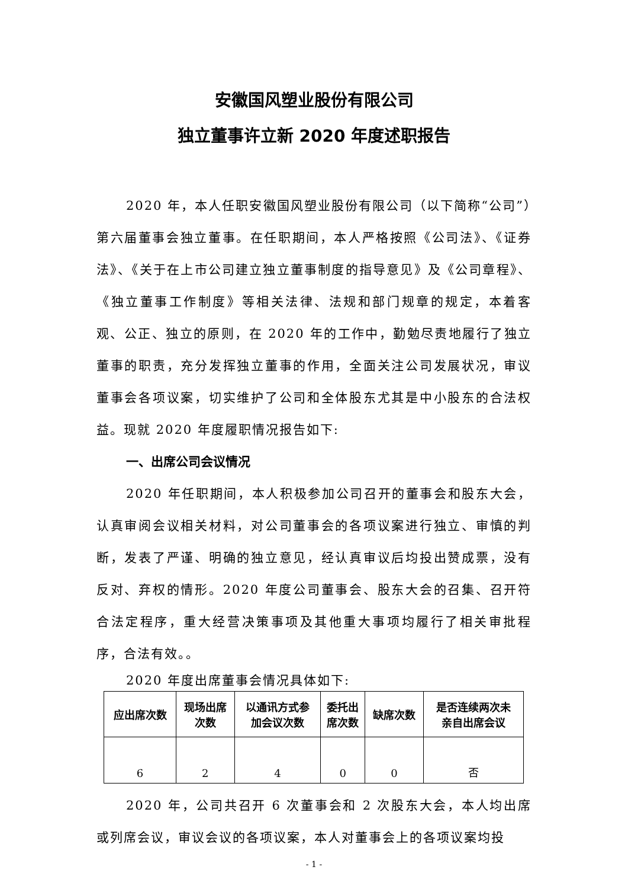安徽国风塑业股份有限公司
独立董事许立新 2020 年度述职报告
2020 年，本人任职安徽国风塑业股份有限公司（以下简称“公司”）第六届董事会独立董事。在任职期间，本人严格按照《公司法》、《证券法》、《关于在上市公司建立独立董事制度的指导意见》及《公司章程》、《独立董事工作制度》等相关法律、法规和部门规章的规定，本着客观、公正、独立的原则，在 2020 年的工作中，勤勉尽责地履行了独立董事的职责，充分发挥独立董事的作用，全面关注公司发展状况，审议董事会各项议案，切实维护了公司和全体股东尤其是中小股东的合法权益。现就 2020 年度履职情况报告如下:
一、出席公司会议情况
2020 年任职期间，本人积极参加公司召开的董事会和股东大会，认真审阅会议相关材料，对公司董事会的各项议案进行独立、审慎的判断，发表了严谨、明确的独立意见，经认真审议后均投出赞成票，没有反对、弃权的情形。2020 年度公司董事会、股东大会的召集、召开符合法定程序，重大经营决策事项及其他重大事项均履行了相关审批程序，合法有效。。
2020 年度出席董事会情况具体如下:
| 应出席次数 | 现场出席 次数 | 以通讯方式参 加会议次数 | 委托出 席次数 | 缺席次数 | 是否连续两次未 亲自出席会议 |
| --- | --- | --- | --- | --- | --- |
| 6 | 2 | 4 | 0 | 0 | 否 |
2020 年，公司共召开 6 次董事会和 2 次股东大会，本人均出席或列席会议，审议会议的各项议案，本人对董事会上的各项议案均投
- 1 -